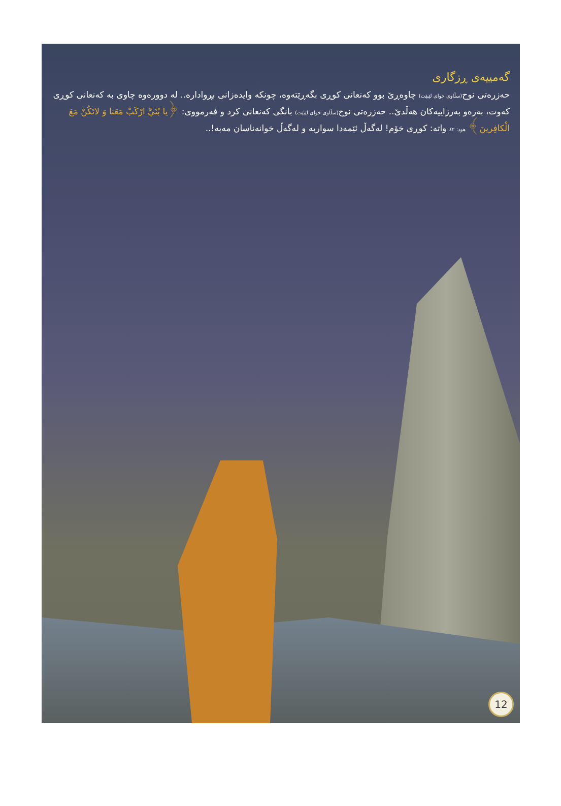گەمییەی ڕزگاری
حەزرەتی نوح(سڵاوی خوای لێبێت) چاوەڕێ بوو کەنعانی کوڕی بگەڕێتەوە، چونکە وایدەزانی بڕوادارە.. لە دوورەوە چاوی بە کەنعانی کوڕی کەوت، بەرەو بەرزاییەکان هەڵدێ.. حەزرەتی نوح(سڵاوی خوای لێبێت) بانگی کەنعانی کرد و فەرمووی: ﴿يا بُنَيَّ ارْكَبْ مَعَنا وَ لاتَكُنْ مَعَ الْكافِرينَ﴾ هود: ٤٢ واتە: کوڕی خۆم! لەگەڵ ئێمەدا سواربە و لەگەڵ خوانەناسان مەبە!..
12